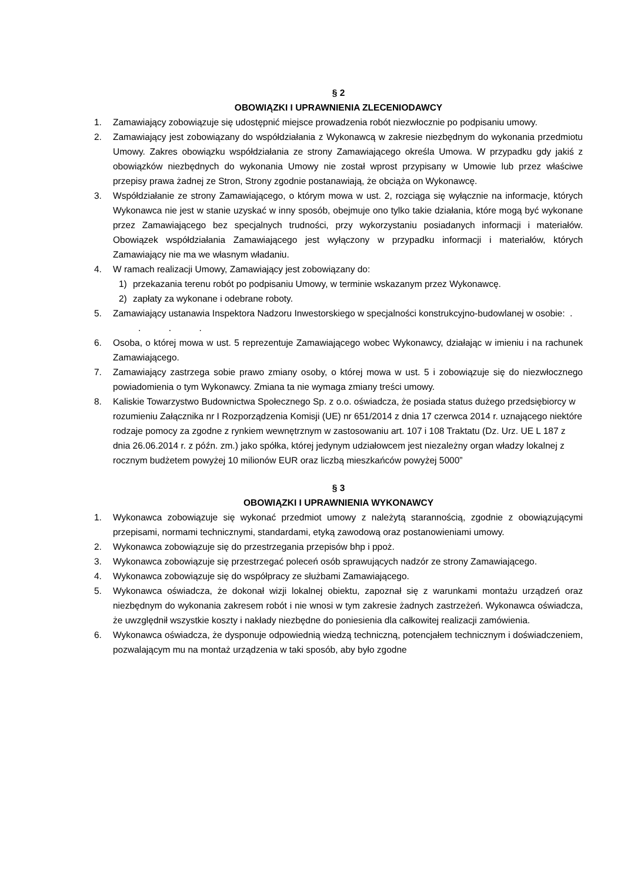§ 2
OBOWIĄZKI I UPRAWNIENIA ZLECENIODAWCY
1. Zamawiający zobowiązuje się udostępnić miejsce prowadzenia robót niezwłocznie po podpisaniu umowy.
2. Zamawiający jest zobowiązany do współdziałania z Wykonawcą w zakresie niezbędnym do wykonania przedmiotu Umowy. Zakres obowiązku współdziałania ze strony Zamawiającego określa Umowa. W przypadku gdy jakiś z obowiązków niezbędnych do wykonania Umowy nie został wprost przypisany w Umowie lub przez właściwe przepisy prawa żadnej ze Stron, Strony zgodnie postanawiają, że obciąża on Wykonawcę.
3. Współdziałanie ze strony Zamawiającego, o którym mowa w ust. 2, rozciąga się wyłącznie na informacje, których Wykonawca nie jest w stanie uzyskać w inny sposób, obejmuje ono tylko takie działania, które mogą być wykonane przez Zamawiającego bez specjalnych trudności, przy wykorzystaniu posiadanych informacji i materiałów. Obowiązek współdziałania Zamawiającego jest wyłączony w przypadku informacji i materiałów, których Zamawiający nie ma we własnym władaniu.
4. W ramach realizacji Umowy, Zamawiający jest zobowiązany do:
1) przekazania terenu robót po podpisaniu Umowy, w terminie wskazanym przez Wykonawcę.
2) zapłaty za wykonane i odebrane roboty.
5. Zamawiający ustanawia Inspektora Nadzoru Inwestorskiego w specjalności konstrukcyjno-budowlanej w osobie: . . . .
6. Osoba, o której mowa w ust. 5 reprezentuje Zamawiającego wobec Wykonawcy, działając w imieniu i na rachunek Zamawiającego.
7. Zamawiający zastrzega sobie prawo zmiany osoby, o której mowa w ust. 5 i zobowiązuje się do niezwłocznego powiadomienia o tym Wykonawcy. Zmiana ta nie wymaga zmiany treści umowy.
8. Kaliskie Towarzystwo Budownictwa Społecznego Sp. z o.o. oświadcza, że posiada status dużego przedsiębiorcy w rozumieniu Załącznika nr I Rozporządzenia Komisji (UE) nr 651/2014 z dnia 17 czerwca 2014 r. uznającego niektóre rodzaje pomocy za zgodne z rynkiem wewnętrznym w zastosowaniu art. 107 i 108 Traktatu (Dz. Urz. UE L 187 z dnia 26.06.2014 r. z późn. zm.) jako spółka, której jedynym udziałowcem jest niezależny organ władzy lokalnej z rocznym budżetem powyżej 10 milionów EUR oraz liczbą mieszkańców powyżej 5000”
§ 3
OBOWIĄZKI I UPRAWNIENIA WYKONAWCY
1. Wykonawca zobowiązuje się wykonać przedmiot umowy z należytą starannością, zgodnie z obowiązującymi przepisami, normami technicznymi, standardami, etyką zawodową oraz postanowieniami umowy.
2. Wykonawca zobowiązuje się do przestrzegania przepisów bhp i ppoż.
3. Wykonawca zobowiązuje się przestrzegać poleceń osób sprawujących nadzór ze strony Zamawiającego.
4. Wykonawca zobowiązuje się do współpracy ze służbami Zamawiającego.
5. Wykonawca oświadcza, że dokonał wizji lokalnej obiektu, zapoznał się z warunkami montażu urządzeń oraz niezbędnym do wykonania zakresem robót i nie wnosi w tym zakresie żadnych zastrzeżeń. Wykonawca oświadcza, że uwzględnił wszystkie koszty i nakłady niezbędne do poniesienia dla całkowitej realizacji zamówienia.
6. Wykonawca oświadcza, że dysponuje odpowiednią wiedzą techniczną, potencjałem technicznym i doświadczeniem, pozwalającym mu na montaż urządzenia w taki sposób, aby było zgodne